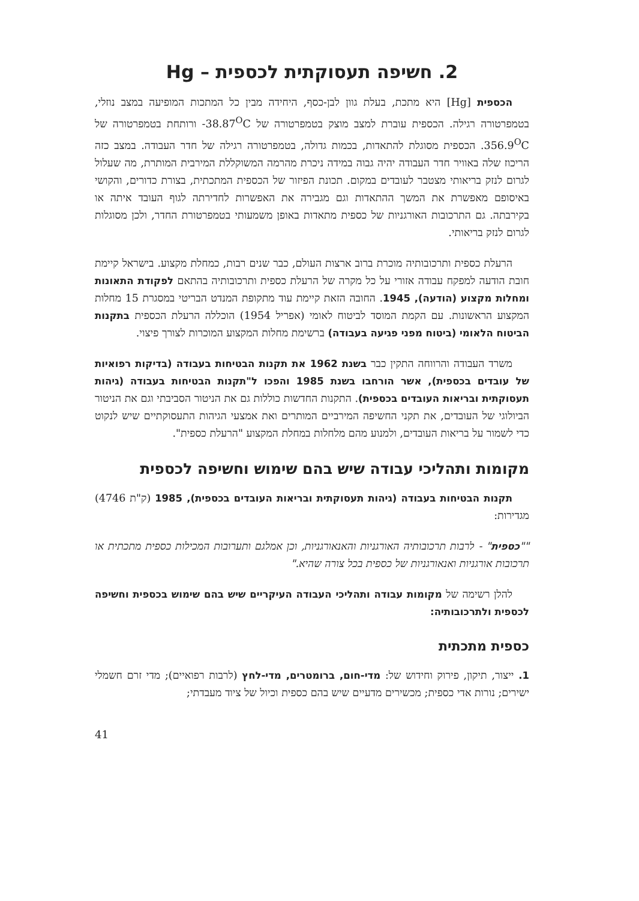2. חשיפה תעסוקתית לכספית – Hg
הכספית [Hg] היא מתכת, בעלת גוון לבן-כסף, היחידה מבין כל המתכות המופיעה במצב נוזלי, בטמפרטורה רגילה. הכספית עוברת למצב מוצק בטמפרטורה של ‎-38.87<sup>O</sup>C ורותחת בטמפרטורה של ‎356.9<sup>O</sup>C. הכספית מסוגלת להתאדות, בכמות גדולה, בטמפרטורה רגילה של חדר העבודה. במצב כזה הריכוז שלה באוויר חדר העבודה יהיה גבוה במידה ניכרת מהרמה המשוקללת המירבית המותרת, מה שעלול לגרום לנזק בריאותי מצטבר לעובדים במקום. תכונת הפיזור של הכספית המתכתית, בצורת כדורים, והקושי באיסופם מאפשרת את המשך ההתאדות וגם מגבירה את האפשרות לחדירתה לגוף העובד איתה או בקירבתה. גם התרכובות האורגניות של כספית מתאדות באופן משמעותי בטמפרטורת החדר, ולכן מסוגלות לגרום לנזק בריאותי.
הרעלת כספית ותרכובותיה מוכרת ברוב ארצות העולם, כבר שנים רבות, כמחלת מקצוע. בישראל קיימת חובת הודעה למפקח עבודה אזורי על כל מקרה של הרעלת כספית ותרכובותיה בהתאם לפקודת התאונות ומחלות מקצוע (הודעה), 1945. החובה הזאת קיימת עוד מתקופת המנדט הבריטי במסגרת 15 מחלות המקצוע הראשונות. עם הקמת המוסד לביטוח לאומי (אפריל 1954) הוכללה הרעלת הכספית בתקנות הביטוח הלאומי (ביטוח מפני פגיעה בעבודה) ברשימת מחלות המקצוע המוכרות לצורך פיצוי.
משרד העבודה והרווחה התקין כבר בשנת 1962 את תקנות הבטיחות בעבודה (בדיקות רפואיות של עובדים בכספית), אשר הורחבו בשנת 1985 והפכו ל"תקנות הבטיחות בעבודה (גיהות תעסוקתית ובריאות העובדים בכספית). התקנות החדשות כוללות גם את הניטור הסביבתי וגם את הניטור הביולוגי של העובדים, את תקני החשיפה המירביים המותרים ואת אמצעי הגיהות התעסוקתיים שיש לנקוט כדי לשמור על בריאות העובדים, ולמנוע מהם מלחלות במחלת המקצוע "הרעלת כספית".
מקומות ותהליכי עבודה שיש בהם שימוש וחשיפה לכספית
תקנות הבטיחות בעבודה (גיהות תעסוקתית ובריאות העובדים בכספית), 1985 (ק"ת 4746) מגדירות:
""כספית" - לרבות תרכובותיה האורגניות והאנאורגניות, וכן אמלגם ותערובות המכילות כספית מתכתית או תרכובות אורגניות ואנאורגניות של כספית בכל צורה שהיא."
להלן רשימה של מקומות עבודה ותהליכי העבודה העיקריים שיש בהם שימוש בכספית וחשיפה לכספית ולתרכובותיה:
כספית מתכתית
1. ייצור, תיקון, פירוק וחידוש של: מדי-חום, ברומטרים, מדי-לחץ (לרבות רפואיים); מדי זרם חשמלי ישירים; נורות אדי כספית; מכשירים מדעיים שיש בהם כספית וכיול של ציוד מעבדתי;
41